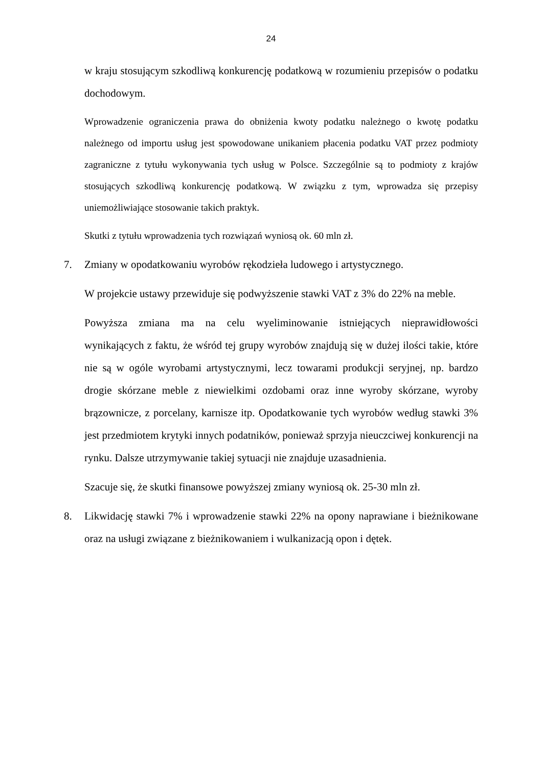24
w kraju stosującym szkodliwą konkurencję podatkową w rozumieniu przepisów o podatku dochodowym.
Wprowadzenie ograniczenia prawa do obniżenia kwoty podatku należnego o kwotę podatku należnego od importu usług jest spowodowane unikaniem płacenia podatku VAT przez podmioty zagraniczne z tytułu wykonywania tych usług w Polsce. Szczególnie są to podmioty z krajów stosujących szkodliwą konkurencję podatkową. W związku z tym, wprowadza się przepisy uniemożliwiające stosowanie takich praktyk.
Skutki z tytułu wprowadzenia tych rozwiązań wyniosą ok. 60 mln zł.
7. Zmiany w opodatkowaniu wyrobów rękodzieła ludowego i artystycznego.
W projekcie ustawy przewiduje się podwyższenie stawki VAT z 3% do 22% na meble.
Powyższa zmiana ma na celu wyeliminowanie istniejących nieprawidłowości wynikających z faktu, że wśród tej grupy wyrobów znajdują się w dużej ilości takie, które nie są w ogóle wyrobami artystycznymi, lecz towarami produkcji seryjnej, np. bardzo drogie skórzane meble z niewielkimi ozdobami oraz inne wyroby skórzane, wyroby brązownicze, z porcelany, karnisze itp. Opodatkowanie tych wyrobów według stawki 3% jest przedmiotem krytyki innych podatników, ponieważ sprzyja nieuczciwej konkurencji na rynku. Dalsze utrzymywanie takiej sytuacji nie znajduje uzasadnienia.
Szacuje się, że skutki finansowe powyższej zmiany wyniosą ok. 25-30 mln zł.
8. Likwidację stawki 7% i wprowadzenie stawki 22% na opony naprawiane i bieżnikowane oraz na usługi związane z bieżnikowaniem i wulkanizacją opon i dętek.